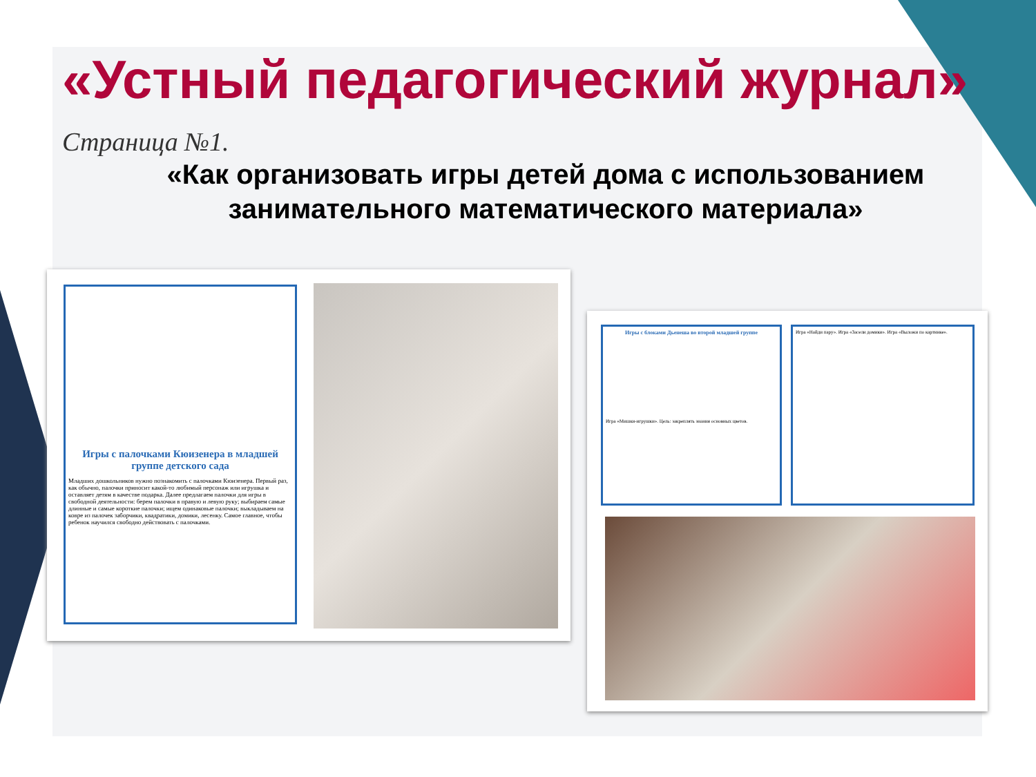«Устный педагогический журнал»
Страница №1.
«Как организовать игры детей дома с использованием
занимательного математического материала»
Игры с палочками Кюизенера в младшей группе детского сада
Младших дошкольников нужно познакомить с палочками Кюизенера. Первый раз, как обычно, палочки приносит какой-то любимый персонаж или игрушка и оставляет детям в качестве подарка. Далее предлагаем палочки для игры в свободной деятельности: берем палочки в правую и левую руку; выбираем самые длинные и самые короткие палочки; ищем одинаковые палочки; выкладываем на ковре из палочек заборчики, квадратики, домики, лесенку. Самое главное, чтобы ребенок научился свободно действовать с палочками.
Игры с блоками Дьенеша во второй младшей группе
Игра «Мишки-игрушки». Цель: закреплять знания основных цветов.
Игра «Найди пару». Игра «Засели домики». Игра «Выложи по картинке».